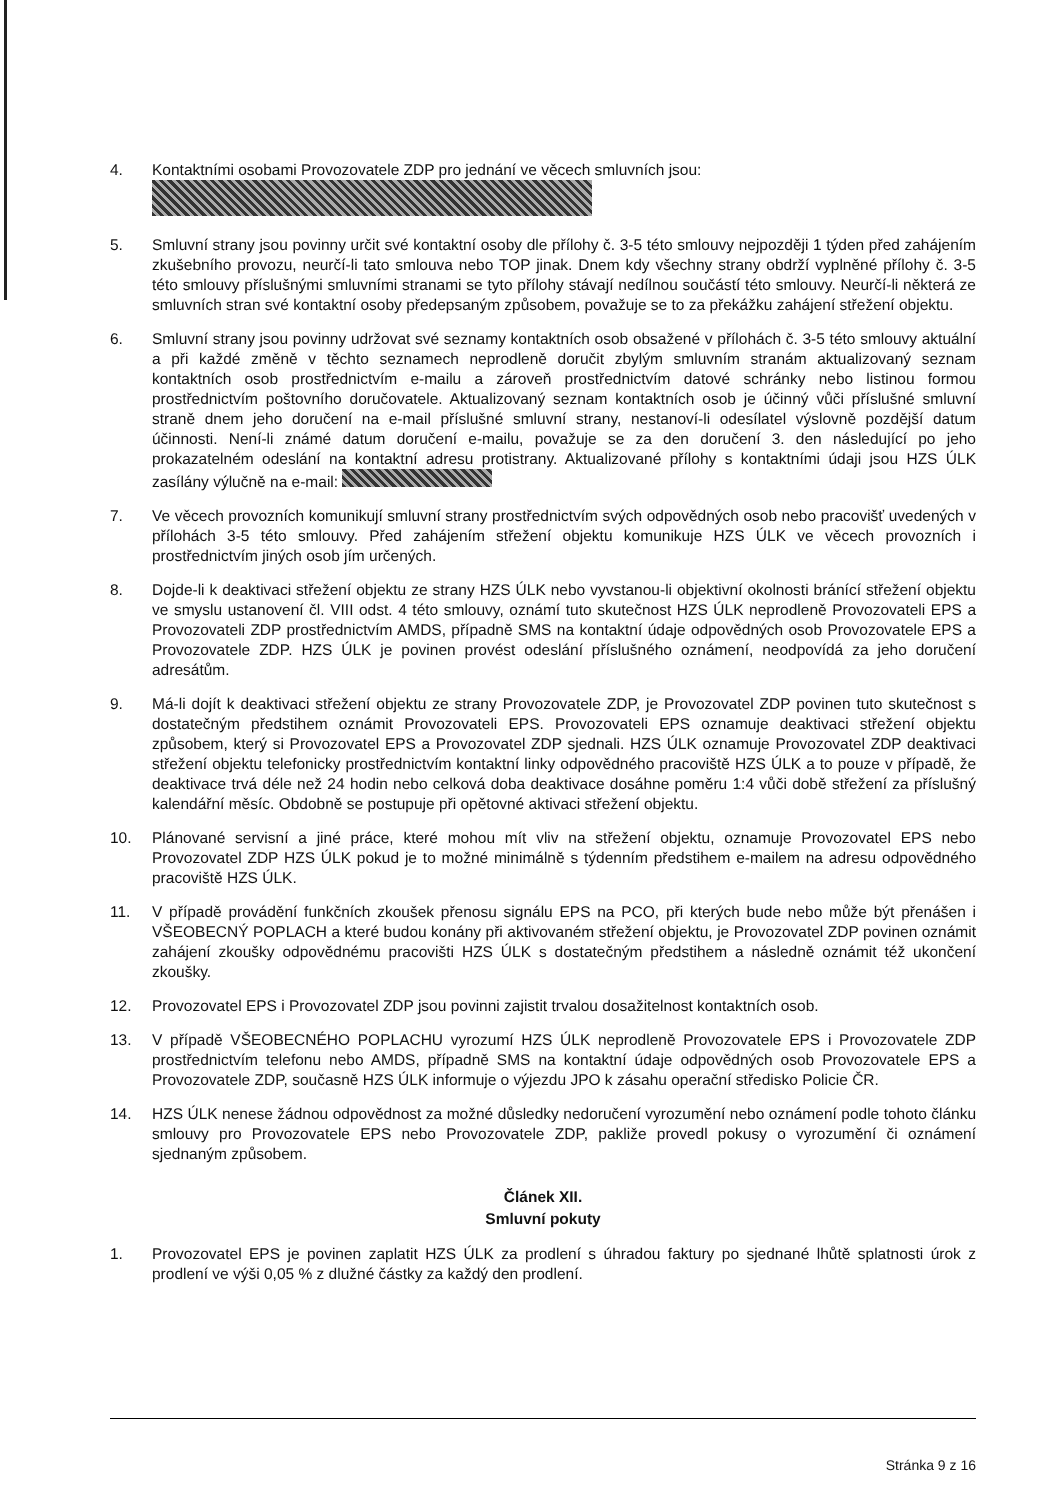4. Kontaktními osobami Provozovatele ZDP pro jednání ve věcech smluvních jsou:
5. Smluvní strany jsou povinny určit své kontaktní osoby dle přílohy č. 3-5 této smlouvy nejpozději 1 týden před zahájením zkušebního provozu, neurčí-li tato smlouva nebo TOP jinak. Dnem kdy všechny strany obdrží vyplněné přílohy č. 3-5 této smlouvy příslušnými smluvními stranami se tyto přílohy stávají nedílnou součástí této smlouvy. Neurčí-li některá ze smluvních stran své kontaktní osoby předepsaným způsobem, považuje se to za překážku zahájení střežení objektu.
6. Smluvní strany jsou povinny udržovat své seznamy kontaktních osob obsažené v přílohách č. 3-5 této smlouvy aktuální a při každé změně v těchto seznamech neprodleně doručit zbylým smluvním stranám aktualizovaný seznam kontaktních osob prostřednictvím e-mailu a zároveň prostřednictvím datové schránky nebo listinou formou prostřednictvím poštovního doručovatele. Aktualizovaný seznam kontaktních osob je účinný vůči příslušné smluvní straně dnem jeho doručení na e-mail příslušné smluvní strany, nestanoví-li odesílatel výslovně pozdější datum účinnosti. Není-li známé datum doručení e-mailu, považuje se za den doručení 3. den následující po jeho prokazatelném odeslání na kontaktní adresu protistrany. Aktualizované přílohy s kontaktními údaji jsou HZS ÚLK zasílány výlučně na e-mail:
7. Ve věcech provozních komunikují smluvní strany prostřednictvím svých odpovědných osob nebo pracovišť uvedených v přílohách 3-5 této smlouvy. Před zahájením střežení objektu komunikuje HZS ÚLK ve věcech provozních i prostřednictvím jiných osob jím určených.
8. Dojde-li k deaktivaci střežení objektu ze strany HZS ÚLK nebo vyvstanou-li objektivní okolnosti bránící střežení objektu ve smyslu ustanovení čl. VIII odst. 4 této smlouvy, oznámí tuto skutečnost HZS ÚLK neprodleně Provozovateli EPS a Provozovateli ZDP prostřednictvím AMDS, případně SMS na kontaktní údaje odpovědných osob Provozovatele EPS a Provozovatele ZDP. HZS ÚLK je povinen provést odeslání příslušného oznámení, neodpovídá za jeho doručení adresátům.
9. Má-li dojít k deaktivaci střežení objektu ze strany Provozovatele ZDP, je Provozovatel ZDP povinen tuto skutečnost s dostatečným předstihem oznámit Provozovateli EPS. Provozovateli EPS oznamuje deaktivaci střežení objektu způsobem, který si Provozovatel EPS a Provozovatel ZDP sjednali. HZS ÚLK oznamuje Provozovatel ZDP deaktivaci střežení objektu telefonicky prostřednictvím kontaktní linky odpovědného pracoviště HZS ÚLK a to pouze v případě, že deaktivace trvá déle než 24 hodin nebo celková doba deaktivace dosáhne poměru 1:4 vůči době střežení za příslušný kalendářní měsíc. Obdobně se postupuje při opětovné aktivaci střežení objektu.
10. Plánované servisní a jiné práce, které mohou mít vliv na střežení objektu, oznamuje Provozovatel EPS nebo Provozovatel ZDP HZS ÚLK pokud je to možné minimálně s týdenním předstihem e-mailem na adresu odpovědného pracoviště HZS ÚLK.
11. V případě provádění funkčních zkoušek přenosu signálu EPS na PCO, při kterých bude nebo může být přenášen i VŠEOBECNÝ POPLACH a které budou konány při aktivovaném střežení objektu, je Provozovatel ZDP povinen oznámit zahájení zkoušky odpovědnému pracovišti HZS ÚLK s dostatečným předstihem a následně oznámit též ukončení zkoušky.
12. Provozovatel EPS i Provozovatel ZDP jsou povinni zajistit trvalou dosažitelnost kontaktních osob.
13. V případě VŠEOBECNÉHO POPLACHU vyrozumí HZS ÚLK neprodleně Provozovatele EPS i Provozovatele ZDP prostřednictvím telefonu nebo AMDS, případně SMS na kontaktní údaje odpovědných osob Provozovatele EPS a Provozovatele ZDP, současně HZS ÚLK informuje o výjezdu JPO k zásahu operační středisko Policie ČR.
14. HZS ÚLK nenese žádnou odpovědnost za možné důsledky nedoručení vyrozumění nebo oznámení podle tohoto článku smlouvy pro Provozovatele EPS nebo Provozovatele ZDP, pakliže provedl pokusy o vyrozumění či oznámení sjednaným způsobem.
Článek XII.
Smluvní pokuty
1. Provozovatel EPS je povinen zaplatit HZS ÚLK za prodlení s úhradou faktury po sjednané lhůtě splatnosti úrok z prodlení ve výši 0,05 % z dlužné částky za každý den prodlení.
Stránka 9 z 16